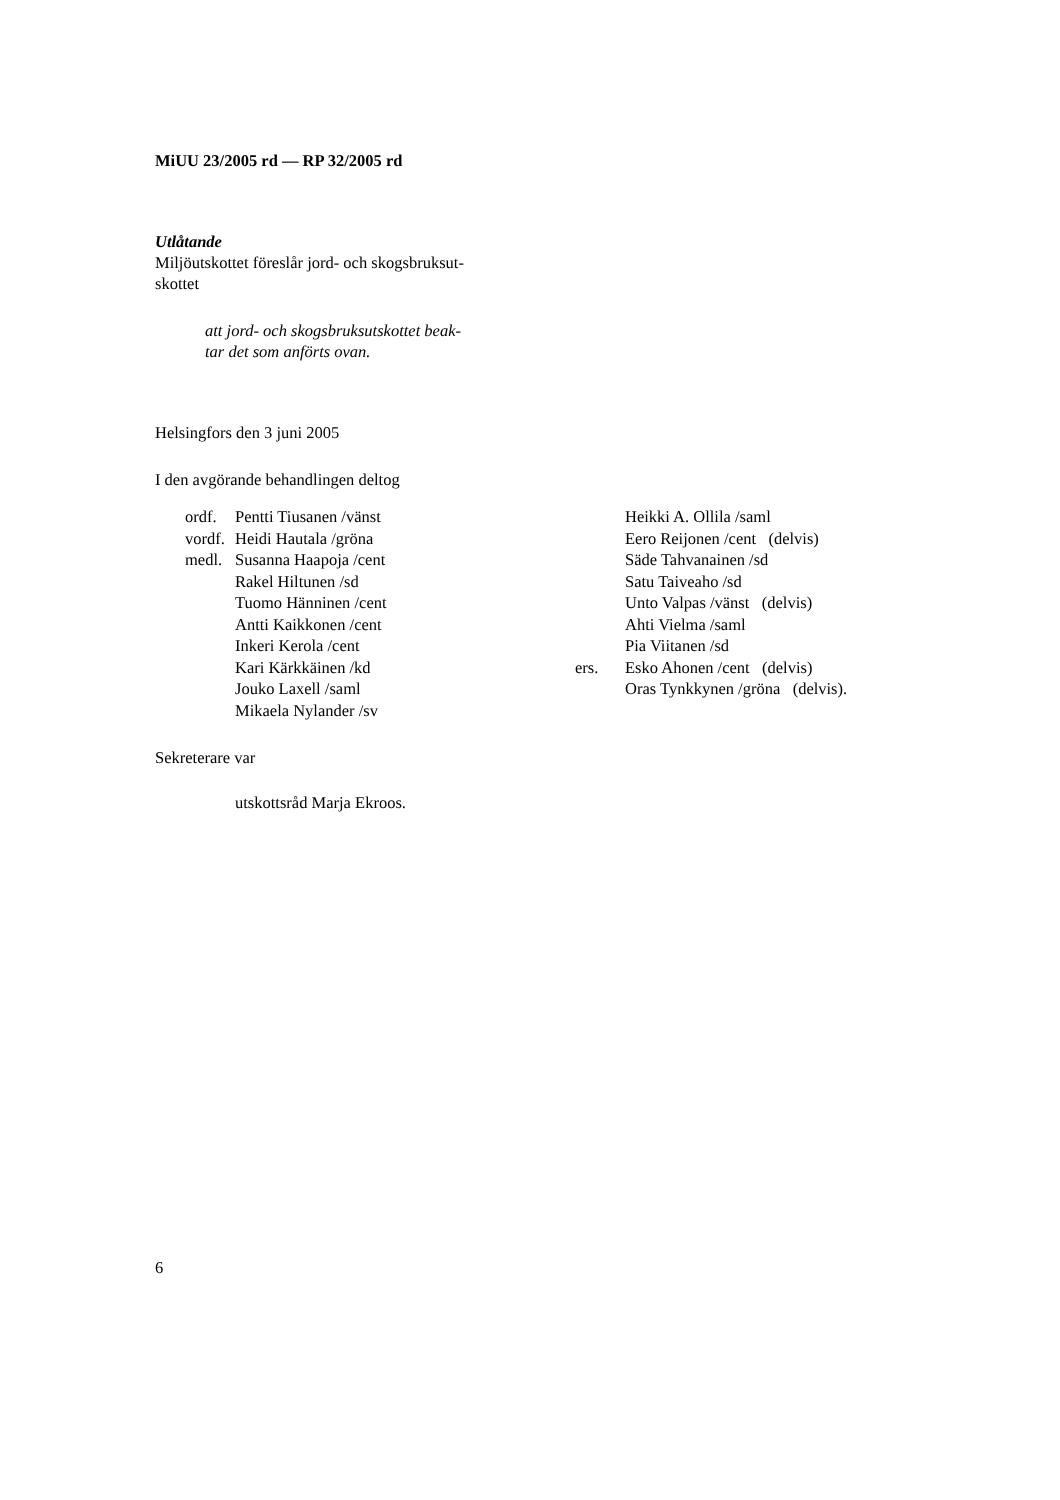MiUU 23/2005 rd — RP 32/2005 rd
Utlåtande
Miljöutskottet föreslår jord- och skogsbruksut-
skottet
att jord- och skogsbruksutskottet beak-
tar det som anförts ovan.
Helsingfors den 3 juni 2005
I den avgörande behandlingen deltog
| ordf. | Pentti Tiusanen /vänst | | Heikki A. Ollila /saml |
| vordf. | Heidi Hautala /gröna | | Eero Reijonen /cent (delvis) |
| medl. | Susanna Haapoja /cent | | Säde Tahvanainen /sd |
| | Rakel Hiltunen /sd | | Satu Taiveaho /sd |
| | Tuomo Hänninen /cent | | Unto Valpas /vänst (delvis) |
| | Antti Kaikkonen /cent | | Ahti Vielma /saml |
| | Inkeri Kerola /cent | | Pia Viitanen /sd |
| | Kari Kärkkäinen /kd | ers. | Esko Ahonen /cent (delvis) |
| | Jouko Laxell /saml | | Oras Tynkkynen /gröna (delvis). |
| | Mikaela Nylander /sv | | |
Sekreterare var
utskottsråd Marja Ekroos.
6